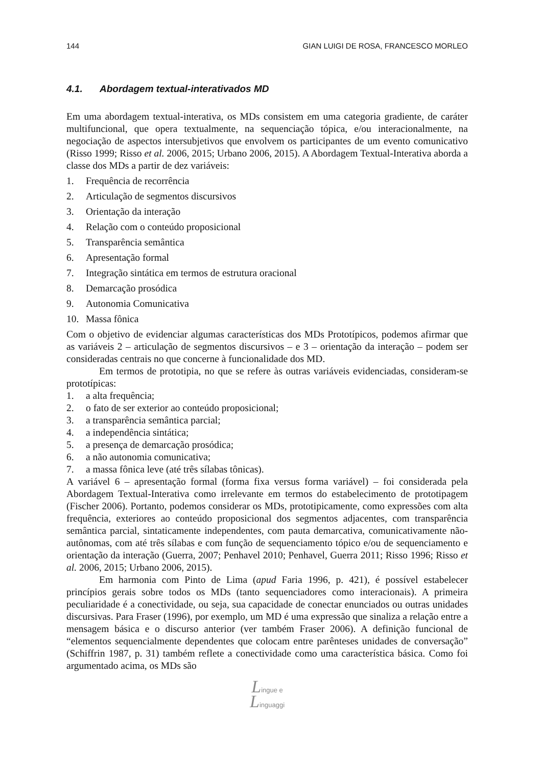144 GIAN LUIGI DE ROSA, FRANCESCO MORLEO
4.1. Abordagem textual-interativados MD
Em uma abordagem textual-interativa, os MDs consistem em uma categoria gradiente, de caráter multifuncional, que opera textualmente, na sequenciação tópica, e/ou interacionalmente, na negociação de aspectos intersubjetivos que envolvem os participantes de um evento comunicativo (Risso 1999; Risso et al. 2006, 2015; Urbano 2006, 2015). A Abordagem Textual-Interativa aborda a classe dos MDs a partir de dez variáveis:
1. Frequência de recorrência
2. Articulação de segmentos discursivos
3. Orientação da interação
4. Relação com o conteúdo proposicional
5. Transparência semântica
6. Apresentação formal
7. Integração sintática em termos de estrutura oracional
8. Demarcação prosódica
9. Autonomia Comunicativa
10. Massa fônica
Com o objetivo de evidenciar algumas características dos MDs Prototípicos, podemos afirmar que as variáveis 2 – articulação de segmentos discursivos – e 3 – orientação da interação – podem ser consideradas centrais no que concerne à funcionalidade dos MD.
Em termos de prototipia, no que se refere às outras variáveis evidenciadas, consideram-se prototípicas:
1. a alta frequência;
2. o fato de ser exterior ao conteúdo proposicional;
3. a transparência semântica parcial;
4. a independência sintática;
5. a presença de demarcação prosódica;
6. a não autonomia comunicativa;
7. a massa fônica leve (até três sílabas tônicas).
A variável 6 – apresentação formal (forma fixa versus forma variável) – foi considerada pela Abordagem Textual-Interativa como irrelevante em termos do estabelecimento de prototipagem (Fischer 2006). Portanto, podemos considerar os MDs, prototipicamente, como expressões com alta frequência, exteriores ao conteúdo proposicional dos segmentos adjacentes, com transparência semântica parcial, sintaticamente independentes, com pauta demarcativa, comunicativamente não-autônomas, com até três sílabas e com função de sequenciamento tópico e/ou de sequenciamento e orientação da interação (Guerra, 2007; Penhavel 2010; Penhavel, Guerra 2011; Risso 1996; Risso et al. 2006, 2015; Urbano 2006, 2015).
Em harmonia com Pinto de Lima (apud Faria 1996, p. 421), é possível estabelecer princípios gerais sobre todos os MDs (tanto sequenciadores como interacionais). A primeira peculiaridade é a conectividade, ou seja, sua capacidade de conectar enunciados ou outras unidades discursivas. Para Fraser (1996), por exemplo, um MD é uma expressão que sinaliza a relação entre a mensagem básica e o discurso anterior (ver também Fraser 2006). A definição funcional de “elementos sequencialmente dependentes que colocam entre parênteses unidades de conversação” (Schiffrin 1987, p. 31) também reflete a conectividade como uma característica básica. Como foi argumentado acima, os MDs são
Lingue e
Linguaggi